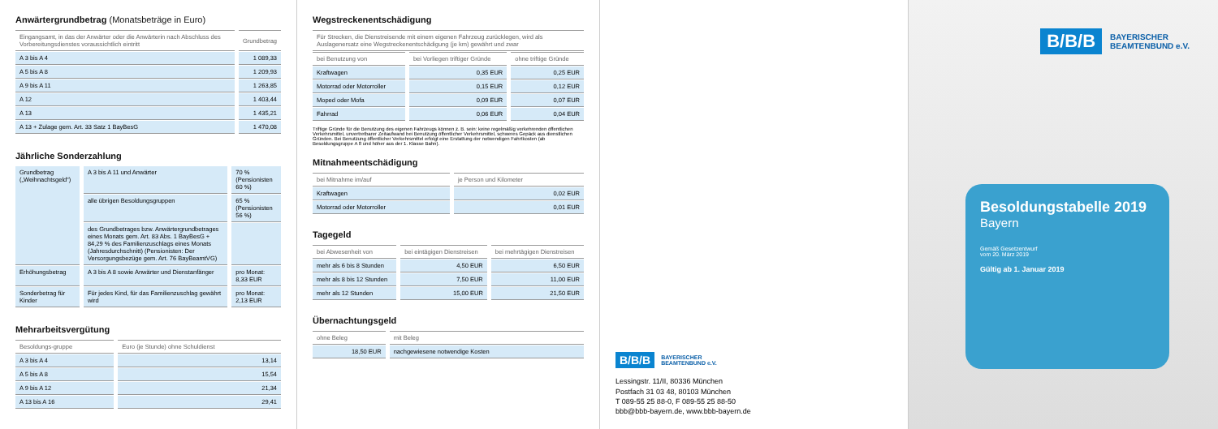Anwärtergrundbetrag (Monatsbeträge in Euro)
| Eingangsamt, in das der Anwärter oder die Anwärterin nach Abschluss des Vorbereitungsdienstes voraussichtlich eintritt | Grundbetrag |
| --- | --- |
| A 3 bis A 4 | 1 089,33 |
| A 5 bis A 8 | 1 209,93 |
| A 9 bis A 11 | 1 263,85 |
| A 12 | 1 403,44 |
| A 13 | 1 435,21 |
| A 13 + Zulage gem. Art. 33 Satz 1 BayBesG | 1 470,08 |
Jährliche Sonderzahlung
| Grundbetrag („Weihnachtsgeld“) | A 3 bis A 11 und Anwärter | 70 % (Pensionisten 60 %) |
| | alle übrigen Besoldungsgruppen | 65 % (Pensionisten 56 %) |
| | des Grundbetrages bzw. Anwärtergrundbetrages eines Monats gem. Art. 83 Abs. 1 BayBesG + 84,29 % des Familienzuschlags eines Monats (Jahresdurchschnitt) (Pensionisten: Der Versorgungsbezüge gem. Art. 76 BayBeamtVG) | |
| Erhöhungsbetrag | A 3 bis A 8 sowie Anwärter und Dienstanfänger | pro Monat: 8,33 EUR |
| Sonderbetrag für Kinder | Für jedes Kind, für das Familienzuschlag gewährt wird | pro Monat: 2,13 EUR |
Mehrarbeitsvergütung
| Besoldungs-gruppe | Euro (je Stunde) ohne Schuldienst |
| --- | --- |
| A 3 bis A 4 | 13,14 |
| A 5 bis A 8 | 15,54 |
| A 9 bis A 12 | 21,34 |
| A 13 bis A 16 | 29,41 |
Wegstreckenentschädigung
| Für Strecken, die Dienstreisende mit einem eigenen Fahrzeug zurücklegen, wird als Auslagenersatz eine Wegstreckenentschädigung (je km) gewährt und zwar | | |
| --- | --- | --- |
| bei Benutzung von | bei Vorliegen triftiger Gründe | ohne triftige Gründe |
| Kraftwagen | 0,35 EUR | 0,25 EUR |
| Motorrad oder Motorroller | 0,15 EUR | 0,12 EUR |
| Moped oder Mofa | 0,09 EUR | 0,07 EUR |
| Fahrrad | 0,06 EUR | 0,04 EUR |
Triftige Gründe für die Benutzung des eigenen Fahrzeugs können z. B. sein: keine regelmäßig verkehrenden öffentlichen Verkehrsmittel, unvertretbarer Zeitaufwand bei Benutzung öffentlicher Verkehrsmittel, schweres Gepäck aus dienstlichen Gründen. Bei Benutzung öffentlicher Verkehrsmittel erfolgt eine Erstattung der notwendigen Fahrtkosten (ab Besoldungsgruppe A 8 und höher aus der 1. Klasse Bahn).
Mitnahmeentschädigung
| bei Mitnahme im/auf | je Person und Kilometer |
| --- | --- |
| Kraftwagen | 0,02 EUR |
| Motorrad oder Motorroller | 0,01 EUR |
Tagegeld
| bei Abwesenheit von | bei eintägigen Dienstreisen | bei mehrtägigen Dienstreisen |
| --- | --- | --- |
| mehr als 6 bis 8 Stunden | 4,50 EUR | 6,50 EUR |
| mehr als 8 bis 12 Stunden | 7,50 EUR | 11,00 EUR |
| mehr als 12 Stunden | 15,00 EUR | 21,50 EUR |
Übernachtungsgeld
| ohne Beleg | mit Beleg |
| --- | --- |
| 18,50 EUR | nachgewiesene notwendige Kosten |
B/B/B BAYERISCHER
BEAMTENBUND e.V.
Lessingstr. 11/II, 80336 München
Postfach 31 03 48, 80103 München
T 089-55 25 88-0, F 089-55 25 88-50
bbb@bbb-bayern.de, www.bbb-bayern.de
B/B/B BAYERISCHER
BEAMTENBUND e.V.
Besoldungstabelle 2019
Bayern
Gemäß Gesetzentwurf
vom 20. März 2019
Gültig ab 1. Januar 2019